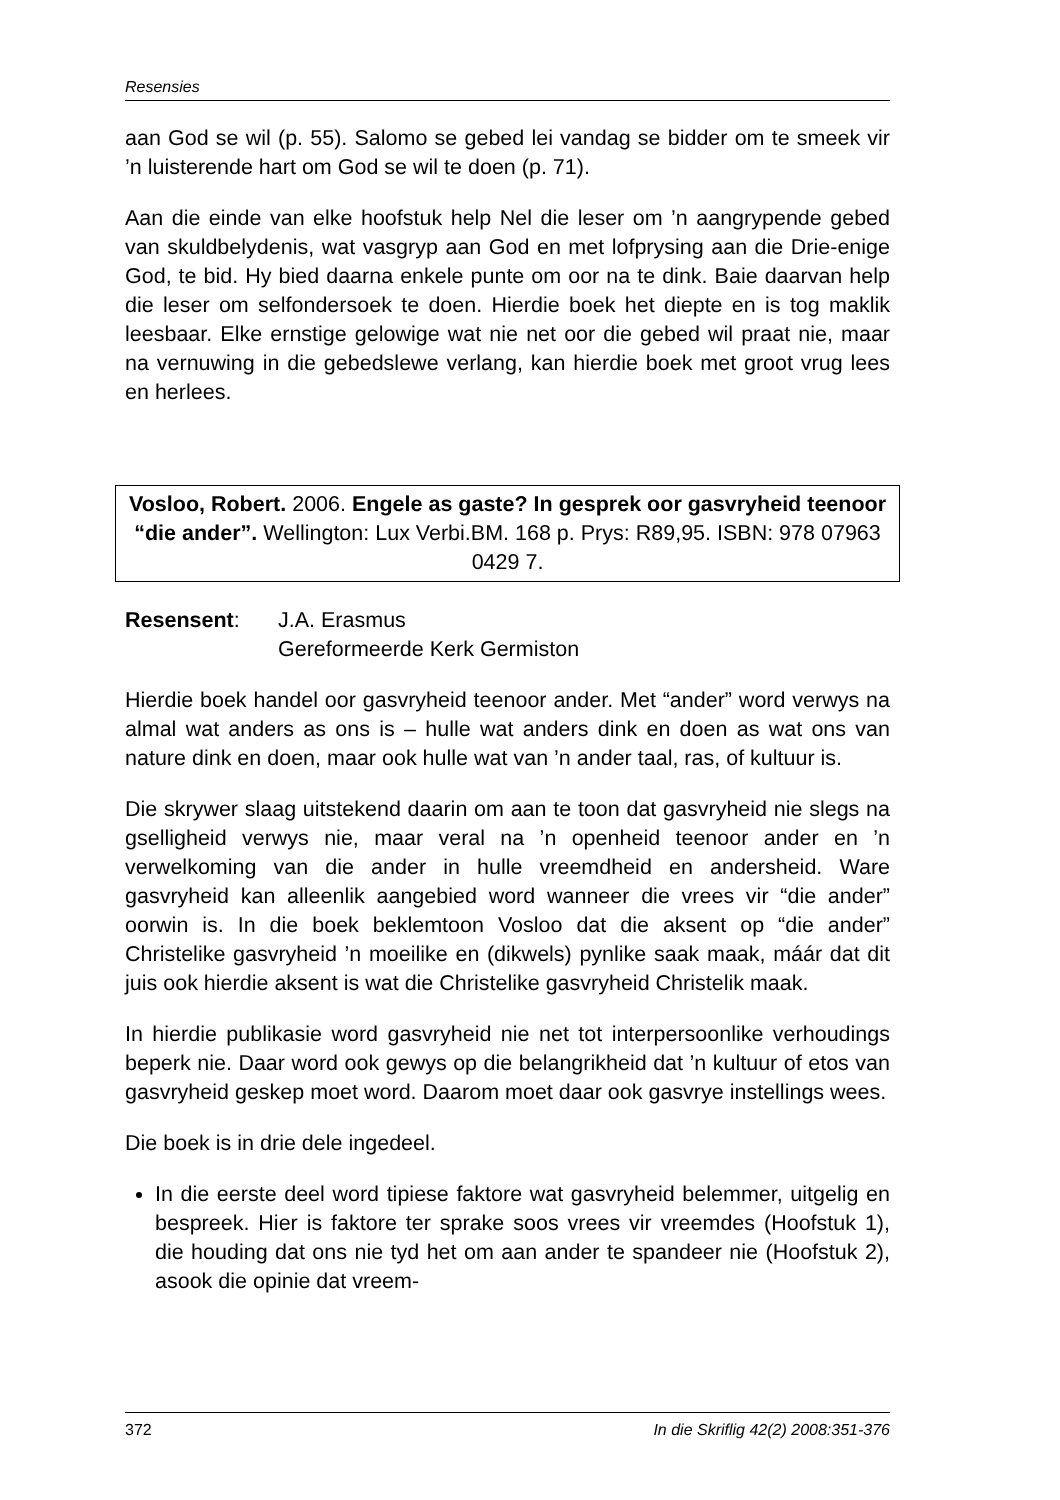Resensies
aan God se wil (p. 55). Salomo se gebed lei vandag se bidder om te smeek vir ’n luisterende hart om God se wil te doen (p. 71).
Aan die einde van elke hoofstuk help Nel die leser om ’n aangrypende gebed van skuldbelydenis, wat vasgryp aan God en met lofprysing aan die Drie-enige God, te bid. Hy bied daarna enkele punte om oor na te dink. Baie daarvan help die leser om selfondersoek te doen. Hierdie boek het diepte en is tog maklik leesbaar. Elke ernstige gelowige wat nie net oor die gebed wil praat nie, maar na vernuwing in die gebedslewe verlang, kan hierdie boek met groot vrug lees en herlees.
Vosloo, Robert. 2006. Engele as gaste? In gesprek oor gasvryheid teenoor “die ander”. Wellington: Lux Verbi.BM. 168 p. Prys: R89,95. ISBN: 978 07963 0429 7.
Resensent: J.A. Erasmus
Gereformeerde Kerk Germiston
Hierdie boek handel oor gasvryheid teenoor ander. Met “ander” word verwys na almal wat anders as ons is – hulle wat anders dink en doen as wat ons van nature dink en doen, maar ook hulle wat van ’n ander taal, ras, of kultuur is.
Die skrywer slaag uitstekend daarin om aan te toon dat gasvryheid nie slegs na gselligheid verwys nie, maar veral na ’n openheid teenoor ander en ’n verwelkoming van die ander in hulle vreemdheid en andersheid. Ware gasvryheid kan alleenlik aangebied word wanneer die vrees vir “die ander” oorwin is. In die boek beklemtoon Vosloo dat die aksent op “die ander” Christelike gasvryheid ’n moeilike en (dikwels) pynlike saak maak, máár dat dit juis ook hierdie aksent is wat die Christelike gasvryheid Christelik maak.
In hierdie publikasie word gasvryheid nie net tot interpersoonlike verhoudings beperk nie. Daar word ook gewys op die belangrikheid dat ’n kultuur of etos van gasvryheid geskep moet word. Daarom moet daar ook gasvrye instellings wees.
Die boek is in drie dele ingedeel.
In die eerste deel word tipiese faktore wat gasvryheid belemmer, uitgelig en bespreek. Hier is faktore ter sprake soos vrees vir vreemdes (Hoofstuk 1), die houding dat ons nie tyd het om aan ander te spandeer nie (Hoofstuk 2), asook die opinie dat vreem-
372 In die Skriflig 42(2) 2008:351-376